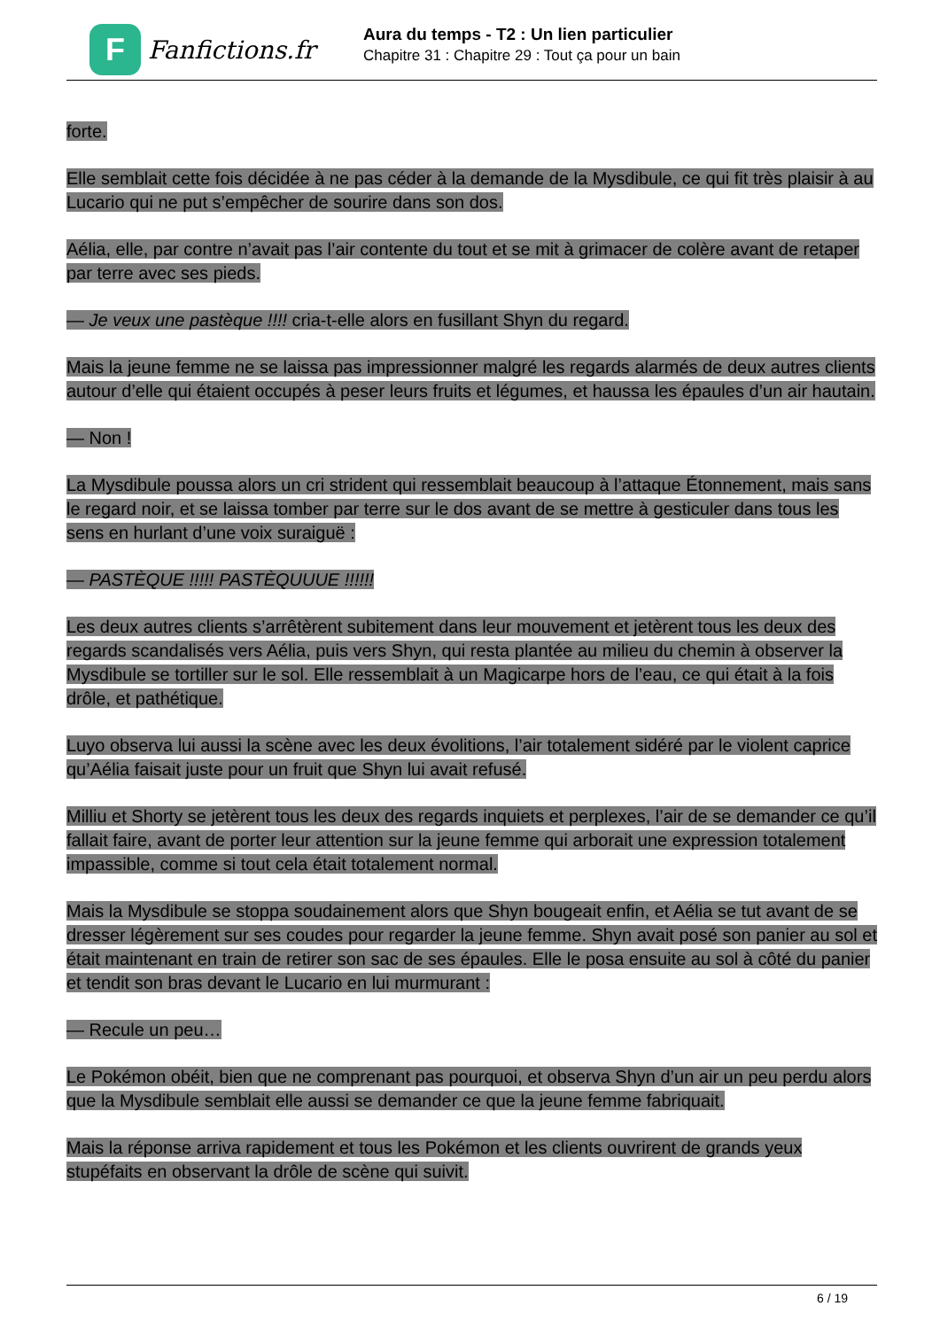F
Fanfictions.fr
Aura du temps - T2 : Un lien particulier
Chapitre 31 : Chapitre 29 : Tout ça pour un bain
forte.
Elle semblait cette fois décidée à ne pas céder à la demande de la Mysdibule, ce qui fit très plaisir à au Lucario qui ne put s’empêcher de sourire dans son dos.
Aélia, elle, par contre n’avait pas l’air contente du tout et se mit à grimacer de colère avant de retaper par terre avec ses pieds.
— Je veux une pastèque !!!! cria-t-elle alors en fusillant Shyn du regard.
Mais la jeune femme ne se laissa pas impressionner malgré les regards alarmés de deux autres clients autour d’elle qui étaient occupés à peser leurs fruits et légumes, et haussa les épaules d’un air hautain.
— Non !
La Mysdibule poussa alors un cri strident qui ressemblait beaucoup à l’attaque Étonnement, mais sans le regard noir, et se laissa tomber par terre sur le dos avant de se mettre à gesticuler dans tous les sens en hurlant d’une voix suraiguë :
— PASTÈQUE !!!!! PASTÈQUUUE !!!!!!
Les deux autres clients s’arrêtèrent subitement dans leur mouvement et jetèrent tous les deux des regards scandalisés vers Aélia, puis vers Shyn, qui resta plantée au milieu du chemin à observer la Mysdibule se tortiller sur le sol. Elle ressemblait à un Magicarpe hors de l’eau, ce qui était à la fois drôle, et pathétique.
Luyo observa lui aussi la scène avec les deux évolitions, l’air totalement sidéré par le violent caprice qu’Aélia faisait juste pour un fruit que Shyn lui avait refusé.
Milliu et Shorty se jetèrent tous les deux des regards inquiets et perplexes, l’air de se demander ce qu’il fallait faire, avant de porter leur attention sur la jeune femme qui arborait une expression totalement impassible, comme si tout cela était totalement normal.
Mais la Mysdibule se stoppa soudainement alors que Shyn bougeait enfin, et Aélia se tut avant de se dresser légèrement sur ses coudes pour regarder la jeune femme. Shyn avait posé son panier au sol et était maintenant en train de retirer son sac de ses épaules. Elle le posa ensuite au sol à côté du panier et tendit son bras devant le Lucario en lui murmurant :
— Recule un peu…
Le Pokémon obéit, bien que ne comprenant pas pourquoi, et observa Shyn d’un air un peu perdu alors que la Mysdibule semblait elle aussi se demander ce que la jeune femme fabriquait.
Mais la réponse arriva rapidement et tous les Pokémon et les clients ouvrirent de grands yeux stupéfaits en observant la drôle de scène qui suivit.
6 / 19